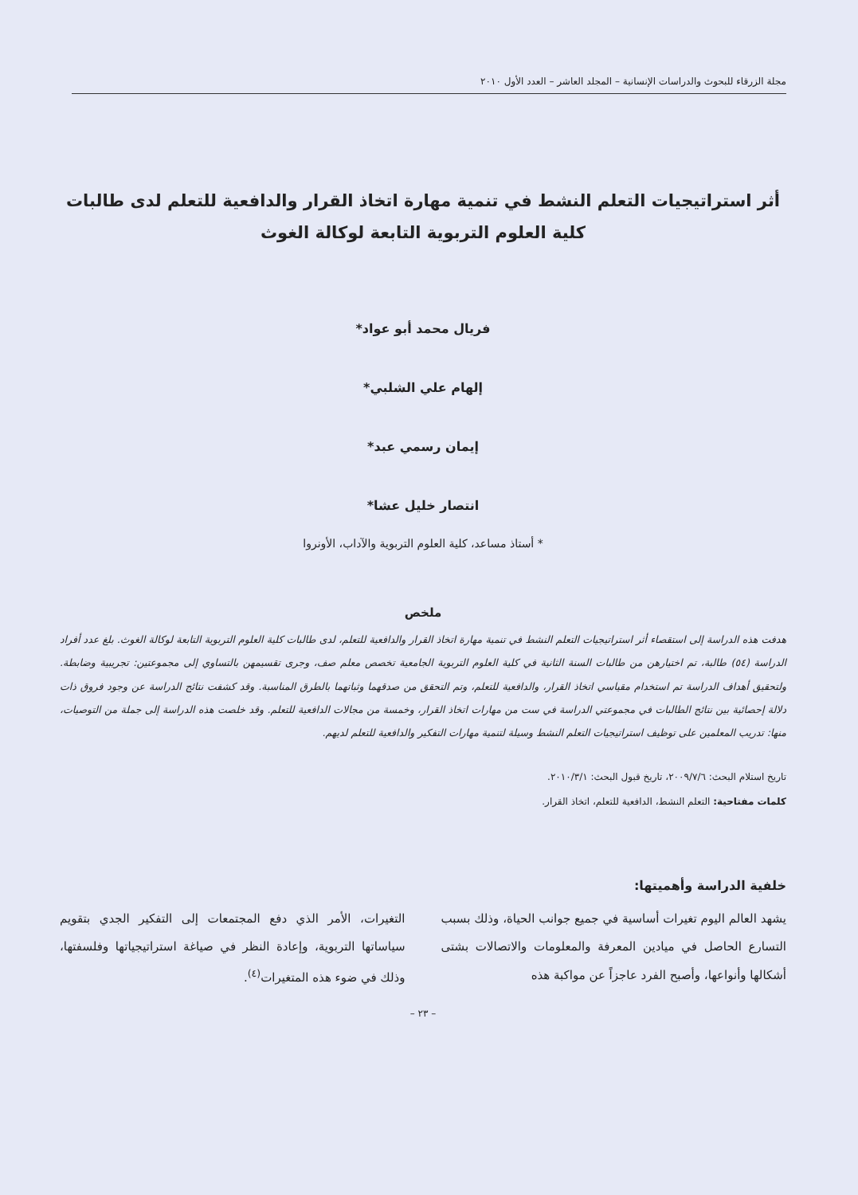مجلة الزرقاء للبحوث والدراسات الإنسانية – المجلد العاشر – العدد الأول ٢٠١٠
أثر استراتيجيات التعلم النشط في تنمية مهارة اتخاذ القرار والدافعية للتعلم لدى طالبات كلية العلوم التربوية التابعة لوكالة الغوث
فريال محمد أبو عواد*
إلهام علي الشلبي*
إيمان رسمي عبد*
انتصار خليل عشا*
* أستاذ مساعد، كلية العلوم التربوية والآداب، الأونروا
ملخص
هدفت هذه الدراسة إلى استقصاء أثر استراتيجيات التعلم النشط في تنمية مهارة اتخاذ القرار والدافعية للتعلم، لدى طالبات كلية العلوم التربوية التابعة لوكالة الغوث. بلغ عدد أفراد الدراسة (٥٤) طالبة، تم اختيارهن من طالبات السنة الثانية في كلية العلوم التربوية الجامعية تخصص معلم صف، وجرى تقسيمهن بالتساوي إلى مجموعتين: تجريبية وضابطة. ولتحقيق أهداف الدراسة تم استخدام مقياسي اتخاذ القرار، والدافعية للتعلم، وتم التحقق من صدقهما وثباتهما بالطرق المناسبة. وقد كشفت نتائج الدراسة عن وجود فروق ذات دلالة إحصائية بين نتائج الطالبات في مجموعتي الدراسة في ست من مهارات اتخاذ القرار، وخمسة من مجالات الدافعية للتعلم. وقد خلصت هذه الدراسة إلى جملة من التوصيات، منها: تدريب المعلمين على توظيف استراتيجيات التعلم النشط وسيلة لتنمية مهارات التفكير والدافعية للتعلم لديهم.
تاريخ استلام البحث: ٢٠٠٩/٧/٦، تاريخ قبول البحث: ٢٠١٠/٣/١.
كلمات مفتاحية: التعلم النشط، الدافعية للتعلم، اتخاذ القرار.
خلفية الدراسة وأهميتها:
يشهد العالم اليوم تغيرات أساسية في جميع جوانب الحياة، وذلك بسبب التسارع الحاصل في ميادين المعرفة والمعلومات والاتصالات بشتى أشكالها وأنواعها، وأصبح الفرد عاجزاً عن مواكبة هذه
التغيرات، الأمر الذي دفع المجتمعات إلى التفكير الجدي بتقويم سياساتها التربوية، وإعادة النظر في صياغة استراتيجياتها وفلسفتها، وذلك في ضوء هذه المتغيرات<sup>(٤)</sup>.
– ٢٣ –